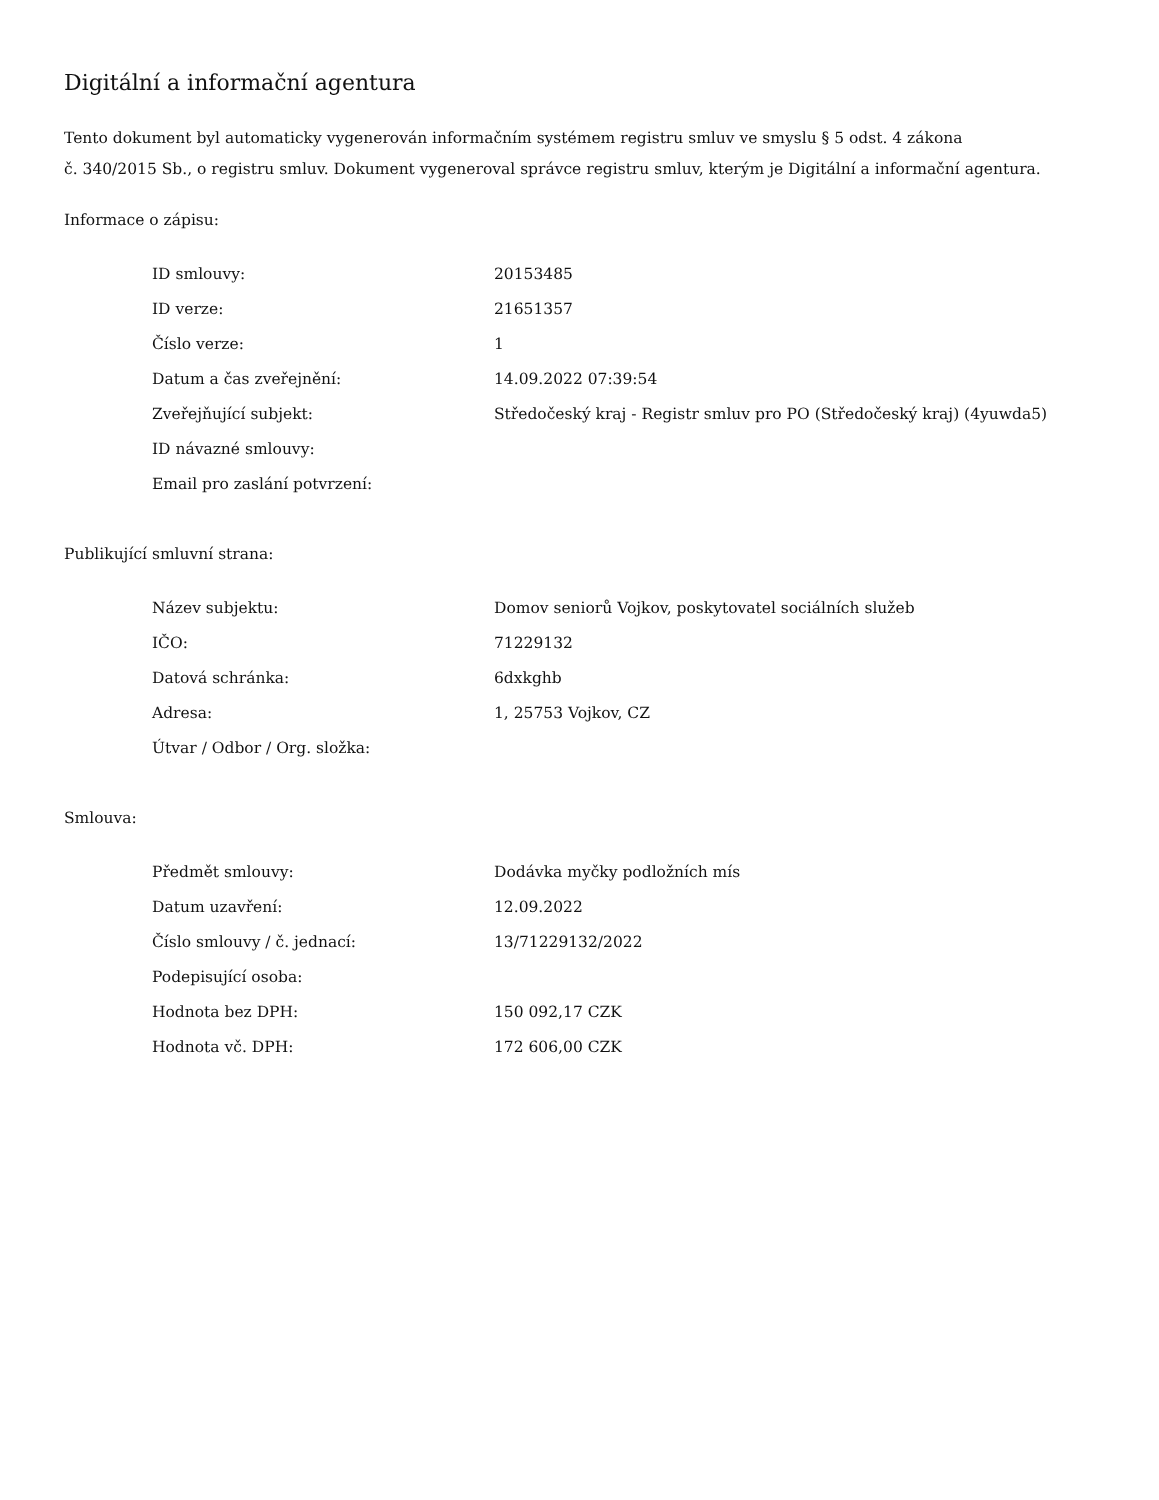Digitální a informační agentura
Tento dokument byl automaticky vygenerován informačním systémem registru smluv ve smyslu § 5 odst. 4 zákona
č. 340/2015 Sb., o registru smluv. Dokument vygeneroval správce registru smluv, kterým je Digitální a informační agentura.
Informace o zápisu:
| ID smlouvy: | 20153485 |
| ID verze: | 21651357 |
| Číslo verze: | 1 |
| Datum a čas zveřejnění: | 14.09.2022 07:39:54 |
| Zveřejňující subjekt: | Středočeský kraj - Registr smluv pro PO (Středočeský kraj) (4yuwda5) |
| ID návazné smlouvy: | |
| Email pro zaslání potvrzení: | |
Publikující smluvní strana:
| Název subjektu: | Domov seniorů Vojkov, poskytovatel sociálních služeb |
| IČO: | 71229132 |
| Datová schránka: | 6dxkghb |
| Adresa: | 1, 25753 Vojkov, CZ |
| Útvar / Odbor / Org. složka: | |
Smlouva:
| Předmět smlouvy: | Dodávka myčky podložních mís |
| Datum uzavření: | 12.09.2022 |
| Číslo smlouvy / č. jednací: | 13/71229132/2022 |
| Podepisující osoba: | |
| Hodnota bez DPH: | 150 092,17 CZK |
| Hodnota vč. DPH: | 172 606,00 CZK |